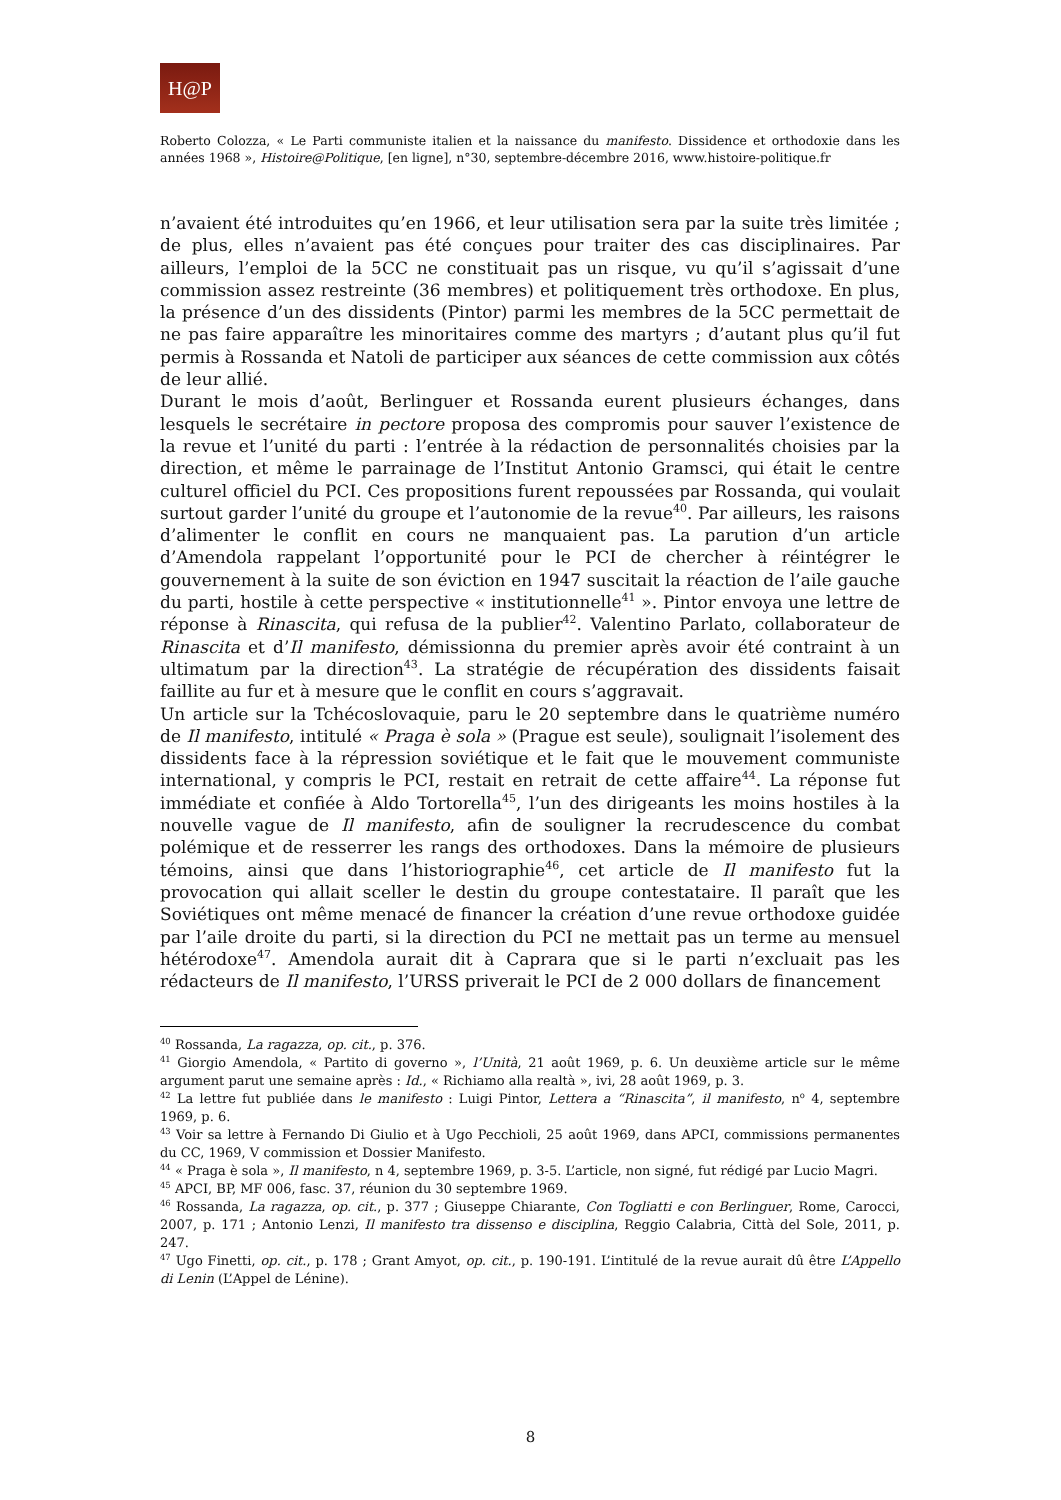H@P
Roberto Colozza, « Le Parti communiste italien et la naissance du manifesto. Dissidence et orthodoxie dans les années 1968 », Histoire@Politique, [en ligne], n°30, septembre-décembre 2016, www.histoire-politique.fr
n’avaient été introduites qu’en 1966, et leur utilisation sera par la suite très limitée ; de plus, elles n’avaient pas été conçues pour traiter des cas disciplinaires. Par ailleurs, l’emploi de la 5CC ne constituait pas un risque, vu qu’il s’agissait d’une commission assez restreinte (36 membres) et politiquement très orthodoxe. En plus, la présence d’un des dissidents (Pintor) parmi les membres de la 5CC permettait de ne pas faire apparaître les minoritaires comme des martyrs ; d’autant plus qu’il fut permis à Rossanda et Natoli de participer aux séances de cette commission aux côtés de leur allié.
Durant le mois d’août, Berlinguer et Rossanda eurent plusieurs échanges, dans lesquels le secrétaire in pectore proposa des compromis pour sauver l’existence de la revue et l’unité du parti : l’entrée à la rédaction de personnalités choisies par la direction, et même le parrainage de l’Institut Antonio Gramsci, qui était le centre culturel officiel du PCI. Ces propositions furent repoussées par Rossanda, qui voulait surtout garder l’unité du groupe et l’autonomie de la revue<sup>40</sup>. Par ailleurs, les raisons d’alimenter le conflit en cours ne manquaient pas. La parution d’un article d’Amendola rappelant l’opportunité pour le PCI de chercher à réintégrer le gouvernement à la suite de son éviction en 1947 suscitait la réaction de l’aile gauche du parti, hostile à cette perspective « institutionnelle<sup>41</sup> ». Pintor envoya une lettre de réponse à Rinascita, qui refusa de la publier<sup>42</sup>. Valentino Parlato, collaborateur de Rinascita et d’Il manifesto, démissionna du premier après avoir été contraint à un ultimatum par la direction<sup>43</sup>. La stratégie de récupération des dissidents faisait faillite au fur et à mesure que le conflit en cours s’aggravait.
Un article sur la Tchécoslovaquie, paru le 20 septembre dans le quatrième numéro de Il manifesto, intitulé « Praga è sola » (Prague est seule), soulignait l’isolement des dissidents face à la répression soviétique et le fait que le mouvement communiste international, y compris le PCI, restait en retrait de cette affaire<sup>44</sup>. La réponse fut immédiate et confiée à Aldo Tortorella<sup>45</sup>, l’un des dirigeants les moins hostiles à la nouvelle vague de Il manifesto, afin de souligner la recrudescence du combat polémique et de resserrer les rangs des orthodoxes. Dans la mémoire de plusieurs témoins, ainsi que dans l’historiographie<sup>46</sup>, cet article de Il manifesto fut la provocation qui allait sceller le destin du groupe contestataire. Il paraît que les Soviétiques ont même menacé de financer la création d’une revue orthodoxe guidée par l’aile droite du parti, si la direction du PCI ne mettait pas un terme au mensuel hétérodoxe<sup>47</sup>. Amendola aurait dit à Caprara que si le parti n’excluait pas les rédacteurs de Il manifesto, l’URSS priverait le PCI de 2 000 dollars de financement
<sup>40</sup> Rossanda, La ragazza, op. cit., p. 376.
<sup>41</sup> Giorgio Amendola, « Partito di governo », l’Unità, 21 août 1969, p. 6. Un deuxième article sur le même argument parut une semaine après : Id., « Richiamo alla realtà », ivi, 28 août 1969, p. 3.
<sup>42</sup> La lettre fut publiée dans le manifesto : Luigi Pintor, Lettera a “Rinascita”, il manifesto, n<sup>o</sup> 4, septembre 1969, p. 6.
<sup>43</sup> Voir sa lettre à Fernando Di Giulio et à Ugo Pecchioli, 25 août 1969, dans APCI, commissions permanentes du CC, 1969, V commission et Dossier Manifesto.
<sup>44</sup> « Praga è sola », Il manifesto, n 4, septembre 1969, p. 3-5. L’article, non signé, fut rédigé par Lucio Magri.
<sup>45</sup> APCI, BP, MF 006, fasc. 37, réunion du 30 septembre 1969.
<sup>46</sup> Rossanda, La ragazza, op. cit., p. 377 ; Giuseppe Chiarante, Con Togliatti e con Berlinguer, Rome, Carocci, 2007, p. 171 ; Antonio Lenzi, Il manifesto tra dissenso e disciplina, Reggio Calabria, Città del Sole, 2011, p. 247.
<sup>47</sup> Ugo Finetti, op. cit., p. 178 ; Grant Amyot, op. cit., p. 190-191. L’intitulé de la revue aurait dû être L’Appello di Lenin (L’Appel de Lénine).
8